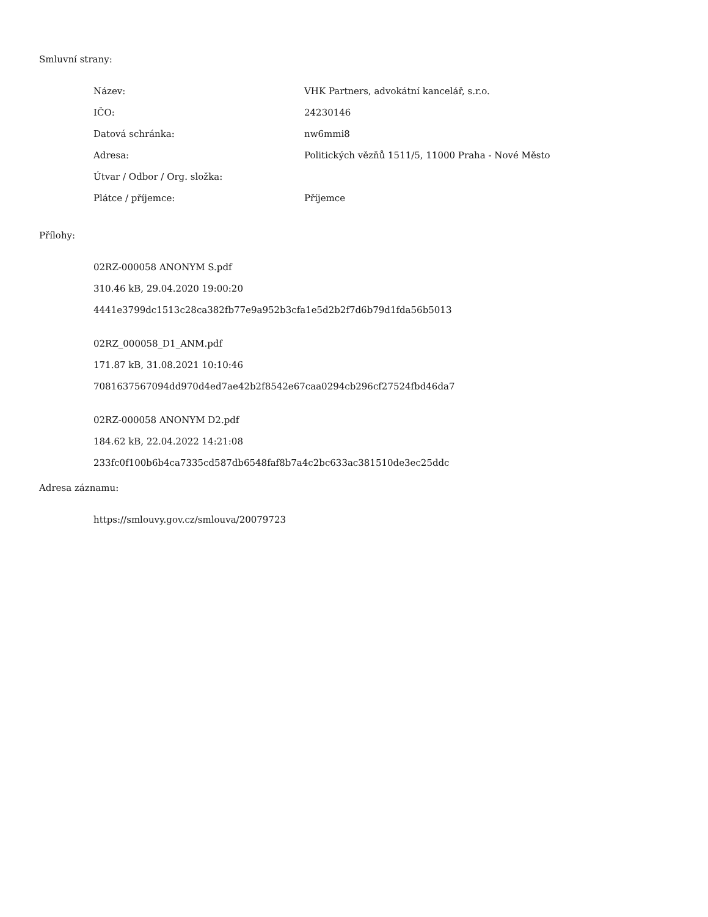Smluvní strany:
| Název: | VHK Partners, advokátní kancelář, s.r.o. |
| IČO: | 24230146 |
| Datová schránka: | nw6mmi8 |
| Adresa: | Politických vězňů 1511/5, 11000 Praha - Nové Město |
| Útvar / Odbor / Org. složka: | |
| Plátce / příjemce: | Příjemce |
Přílohy:
02RZ-000058 ANONYM S.pdf
310.46 kB, 29.04.2020 19:00:20
4441e3799dc1513c28ca382fb77e9a952b3cfa1e5d2b2f7d6b79d1fda56b5013
02RZ_000058_D1_ANM.pdf
171.87 kB, 31.08.2021 10:10:46
7081637567094dd970d4ed7ae42b2f8542e67caa0294cb296cf27524fbd46da7
02RZ-000058 ANONYM D2.pdf
184.62 kB, 22.04.2022 14:21:08
233fc0f100b6b4ca7335cd587db6548faf8b7a4c2bc633ac381510de3ec25ddc
Adresa záznamu:
https://smlouvy.gov.cz/smlouva/20079723